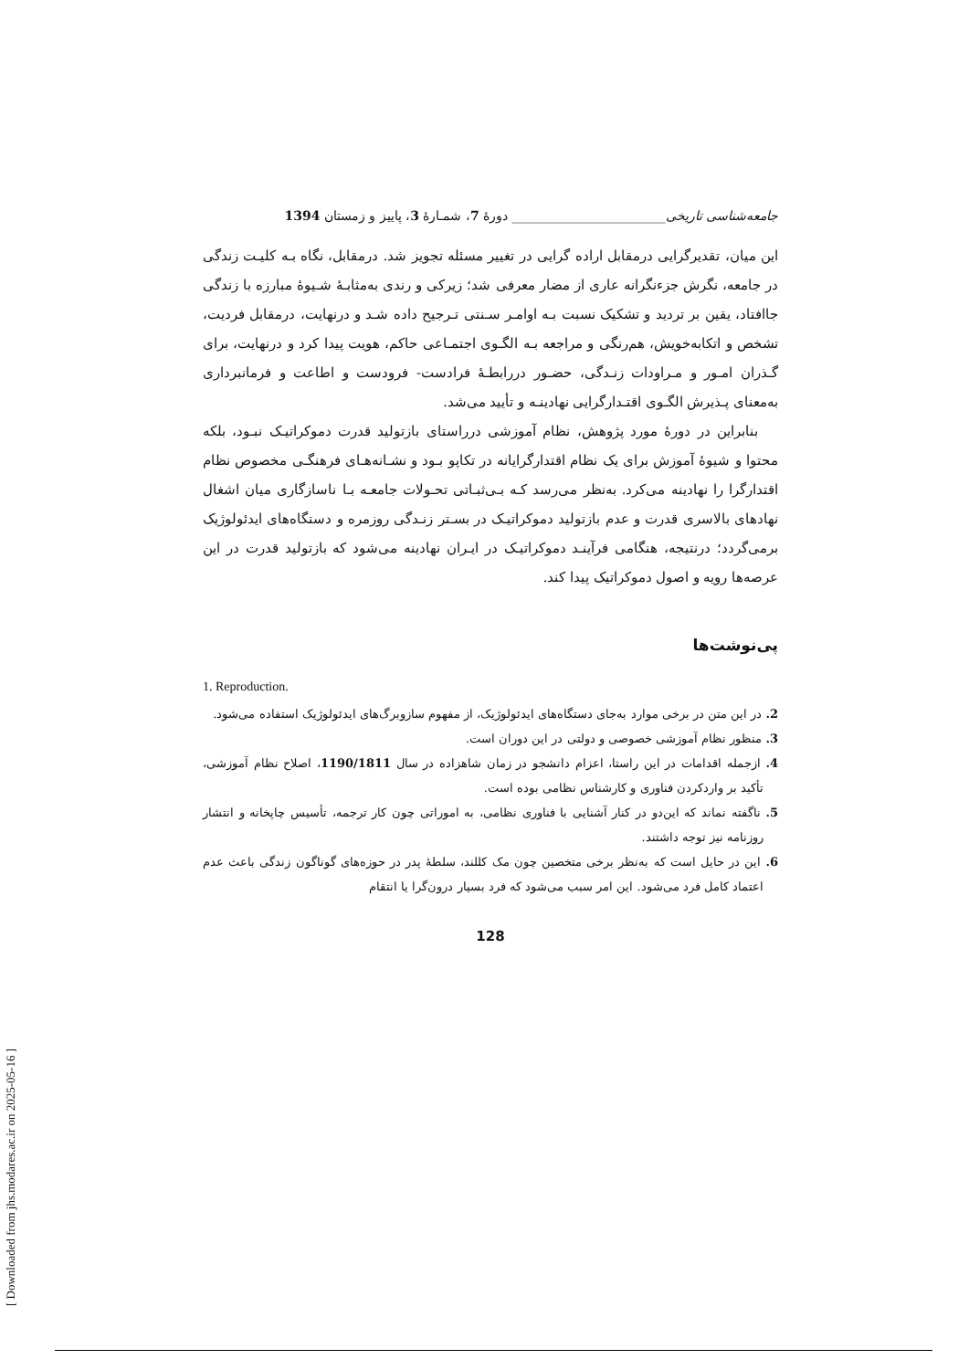جامعه‌شناسی تاریخی________________________ دورهٔ 7، شمـارهٔ 3، پاییز و زمستان 1394
این میان، تقدیرگرایی درمقابل اراده گرایی در تغییر مسئله تجویز شد. درمقابل، نگاه بـه کلیـت زندگی در جامعه، نگرش جزءنگرانه عاری از مضار معرفی شد؛ زیرکی و رندی به‌مثابـهٔ شـیوهٔ مبارزه با زندگی جاافتاد، یقین بر تردید و تشکیک نسبت بـه اوامـر سـنتی تـرجیح داده شـد و درنهایت، درمقابل فردیت، تشخص و اتکابه‌خویش، هم‌رنگی و مراجعه بـه الگـوی اجتمـاعی حاکم، هویت پیدا کرد و درنهایت، برای گـذران امـور و مـراودات زنـدگی، حضـور دررابطـهٔ فرادست- فرودست و اطاعت و فرمانبرداری به‌معنای پـذیرش الگـوی اقتـدارگرایی نهادینـه و تأیید می‌شد.
بنابراین در دورهٔ مورد پژوهش، نظام آموزشی درراستای بازتولید قدرت دموکراتیـک نبـود، بلکه محتوا و شیوهٔ آموزش برای یک نظام اقتدارگرایانه در تکاپو بـود و نشـانه‌هـای فرهنگـی مخصوص نظام اقتدارگرا را نهادینه می‌کرد. به‌نظر می‌رسد کـه بـی‌ثبـاتی تحـولات جامعـه بـا ناسازگاری میان اشغال نهادهای بالاسری قدرت و عدم بازتولید دموکراتیـک در بسـتر زنـدگی روزمره و دستگاه‌های ایدئولوژیک برمی‌گردد؛ درنتیجه، هنگامی فرآینـد دموکراتیـک در ایـران نهادینه می‌شود که بازتولید قدرت در این عرصه‌ها رویه و اصول دموکراتیک پیدا کند.
پی‌نوشت‌ها
1. Reproduction.
2. در این متن در برخی موارد به‌جای دستگاه‌های ایدئولوژیک، از مفهوم سازوبرگ‌های ایدئولوژیک استفاده می‌شود.
3. منظور نظام آموزشی خصوصی و دولتی در این دوران است.
4. ازجمله اقدامات در این راستا، اعزام دانشجو در زمان شاهزاده در سال 1190/1811، اصلاح نظام آموزشی، تأکید بر واردکردن فناوری و کارشناس نظامی بوده است.
5. ناگفته نماند که این‌دو در کنار آشنایی با فناوری نظامی، به اموراتی چون کار ترجمه، تأسیس چاپخانه و انتشار روزنامه نیز توجه داشتند.
6. این در حایل است که به‌نظر برخی متخصین چون مک کللند، سلطهٔ پدر در حوزه‌های گوناگون زندگی باعث عدم اعتماد کامل فرد می‌شود. این امر سبب می‌شود که فرد بسیار درون‌گرا یا انتقام
128
[ Downloaded from jhs.modares.ac.ir on 2025-05-16 ]